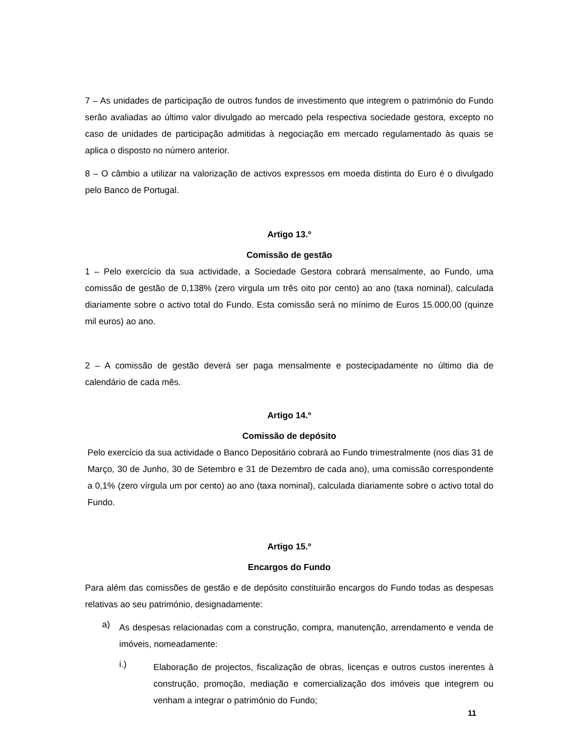7 – As unidades de participação de outros fundos de investimento que integrem o património do Fundo serão avaliadas ao último valor divulgado ao mercado pela respectiva sociedade gestora, excepto no caso de unidades de participação admitidas à negociação em mercado regulamentado às quais se aplica o disposto no número anterior.
8 – O câmbio a utilizar na valorização de activos expressos em moeda distinta do Euro é o divulgado pelo Banco de Portugal.
Artigo 13.º
Comissão de gestão
1 – Pelo exercício da sua actividade, a Sociedade Gestora cobrará mensalmente, ao Fundo, uma comissão de gestão de 0,138% (zero virgula um três oito por cento) ao ano (taxa nominal), calculada diariamente sobre o activo total do Fundo. Esta comissão será no mínimo de Euros 15.000,00 (quinze mil euros) ao ano.
2 – A comissão de gestão deverá ser paga mensalmente e postecipadamente no último dia de calendário de cada mês.
Artigo 14.º
Comissão de depósito
Pelo exercício da sua actividade o Banco Depositário cobrará ao Fundo trimestralmente (nos dias 31 de Março, 30 de Junho, 30 de Setembro e 31 de Dezembro de cada ano), uma comissão correspondente a 0,1% (zero vírgula um por cento) ao ano (taxa nominal), calculada diariamente sobre o activo total do Fundo.
Artigo 15.º
Encargos do Fundo
Para além das comissões de gestão e de depósito constituirão encargos do Fundo todas as despesas relativas ao seu património, designadamente:
a)
As despesas relacionadas com a construção, compra, manutenção, arrendamento e venda de imóveis, nomeadamente:
i.)
Elaboração de projectos, fiscalização de obras, licenças e outros custos inerentes à construção, promoção, mediação e comercialização dos imóveis que integrem ou venham a integrar o património do Fundo;
11